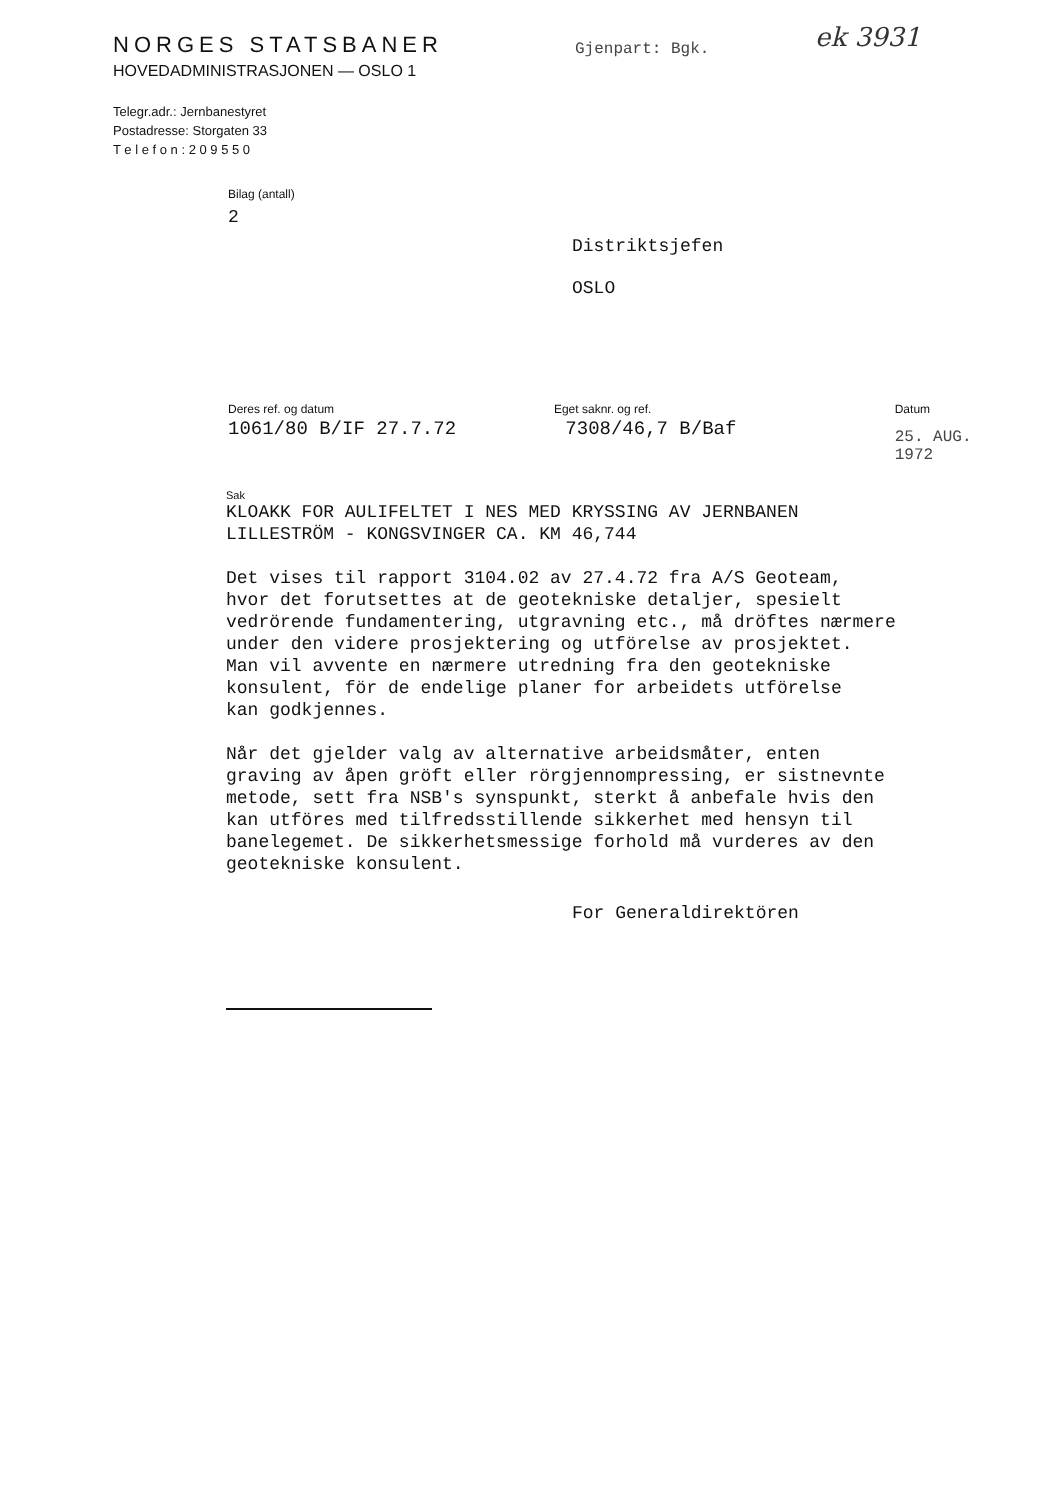NORGES STATSBANER
HOVEDADMINISTRASJONEN — OSLO 1
Telegr.adr.: Jernbanestyret
Postadresse: Storgaten 33
T e l e f o n : 2 0 9 5 5 0
Gjenpart: Bgk. ek 3931
Bilag (antall)
2
Distriktsjefen
OSLO
Deres ref. og datum
1061/80 B/IF 27.7.72
Eget saknr. og ref.
7308/46,7 B/Baf
Datum
25. AUG. 1972
Sak
KLOAKK FOR AULIFELTET I NES MED KRYSSING AV JERNBANEN LILLESTRÖM - KONGSVINGER CA. KM 46,744
Det vises til rapport 3104.02 av 27.4.72 fra A/S Geoteam, hvor det forutsettes at de geotekniske detaljer, spesielt vedrörende fundamentering, utgravning etc., må dröftes nærmere under den videre prosjektering og utförelse av prosjektet. Man vil avvente en nærmere utredning fra den geotekniske konsulent, för de endelige planer for arbeidets utförelse kan godkjennes.
Når det gjelder valg av alternative arbeidsmåter, enten graving av åpen gröft eller rörgjennompressing, er sistnevnte metode, sett fra NSB's synspunkt, sterkt å anbefale hvis den kan utföres med tilfredsstillende sikkerhet med hensyn til banelegemet. De sikkerhetsmessige forhold må vurderes av den geotekniske konsulent.
For Generaldirektören